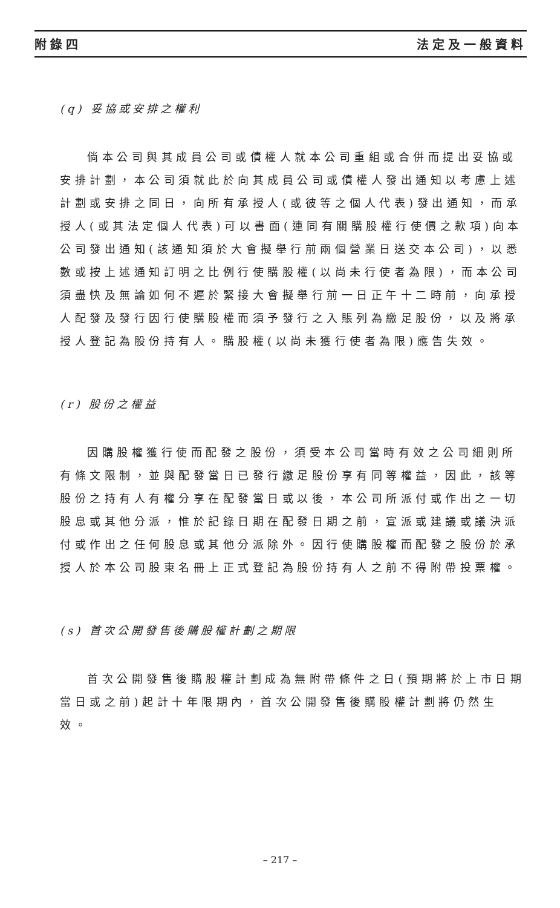附錄四 法定及一般資料
(q) 妥協或安排之權利
倘本公司與其成員公司或債權人就本公司重組或合併而提出妥協或安排計劃，本公司須就此於向其成員公司或債權人發出通知以考慮上述計劃或安排之同日，向所有承授人(或彼等之個人代表)發出通知，而承授人(或其法定個人代表)可以書面(連同有關購股權行使價之款項)向本公司發出通知(該通知須於大會擬舉行前兩個營業日送交本公司)，以悉數或按上述通知訂明之比例行使購股權(以尚未行使者為限)，而本公司須盡快及無論如何不遲於緊接大會擬舉行前一日正午十二時前，向承授人配發及發行因行使購股權而須予發行之入賬列為繳足股份，以及將承授人登記為股份持有人。購股權(以尚未獲行使者為限)應告失效。
(r) 股份之權益
因購股權獲行使而配發之股份，須受本公司當時有效之公司細則所有條文限制，並與配發當日已發行繳足股份享有同等權益，因此，該等股份之持有人有權分享在配發當日或以後，本公司所派付或作出之一切股息或其他分派，惟於記錄日期在配發日期之前，宣派或建議或議決派付或作出之任何股息或其他分派除外。因行使購股權而配發之股份於承授人於本公司股東名冊上正式登記為股份持有人之前不得附帶投票權。
(s) 首次公開發售後購股權計劃之期限
首次公開發售後購股權計劃成為無附帶條件之日(預期將於上市日期當日或之前)起計十年限期內，首次公開發售後購股權計劃將仍然生效。
– 217 –